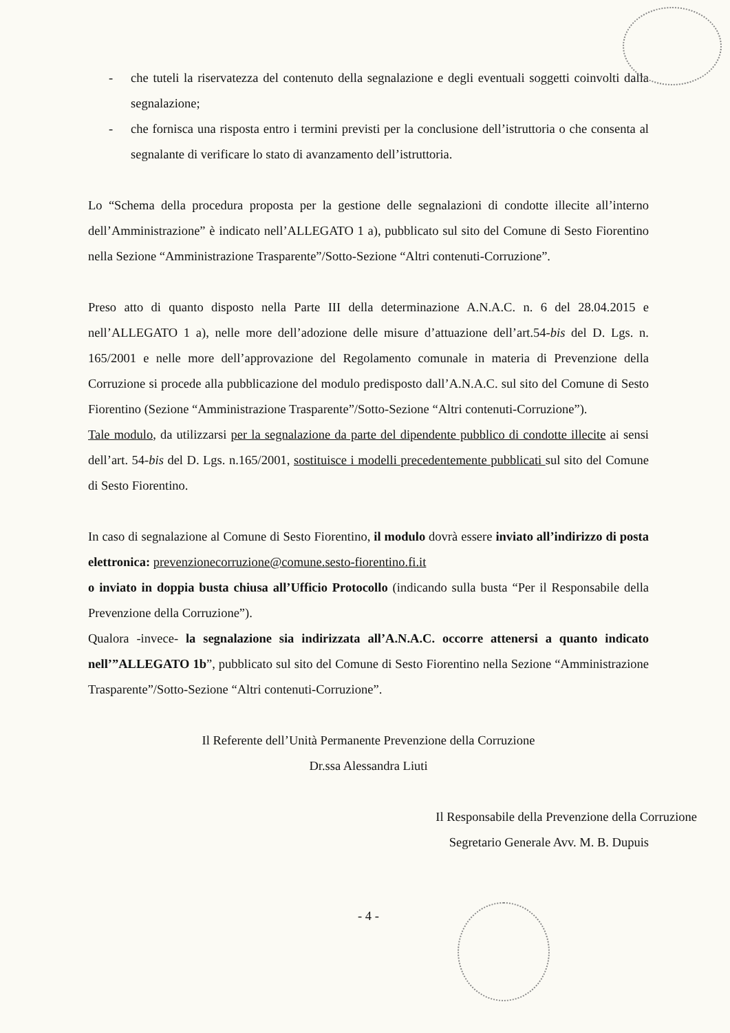- che tuteli la riservatezza del contenuto della segnalazione e degli eventuali soggetti coinvolti dalla segnalazione;
- che fornisca una risposta entro i termini previsti per la conclusione dell’istruttoria o che consenta al segnalante di verificare lo stato di avanzamento dell’istruttoria.
Lo “Schema della procedura proposta per la gestione delle segnalazioni di condotte illecite all’interno dell’Amministrazione” è indicato nell’ALLEGATO 1 a), pubblicato sul sito del Comune di Sesto Fiorentino nella Sezione “Amministrazione Trasparente”/Sotto-Sezione “Altri contenuti-Corruzione”.
Preso atto di quanto disposto nella Parte III della determinazione A.N.A.C. n. 6 del 28.04.2015 e nell’ALLEGATO 1 a), nelle more dell’adozione delle misure d’attuazione dell’art.54-bis del D. Lgs. n. 165/2001 e nelle more dell’approvazione del Regolamento comunale in materia di Prevenzione della Corruzione si procede alla pubblicazione del modulo predisposto dall’A.N.A.C. sul sito del Comune di Sesto Fiorentino (Sezione “Amministrazione Trasparente”/Sotto-Sezione “Altri contenuti-Corruzione”).
Tale modulo, da utilizzarsi per la segnalazione da parte del dipendente pubblico di condotte illecite ai sensi dell’art. 54-bis del D. Lgs. n.165/2001, sostituisce i modelli precedentemente pubblicati sul sito del Comune di Sesto Fiorentino.
In caso di segnalazione al Comune di Sesto Fiorentino, il modulo dovrà essere inviato all’indirizzo di posta elettronica: prevenzionecorruzione@comune.sesto-fiorentino.fi.it
o inviato in doppia busta chiusa all’Ufficio Protocollo (indicando sulla busta “Per il Responsabile della Prevenzione della Corruzione”).
Qualora -invece- la segnalazione sia indirizzata all’A.N.A.C. occorre attenersi a quanto indicato nell’”ALLEGATO 1b”, pubblicato sul sito del Comune di Sesto Fiorentino nella Sezione “Amministrazione Trasparente”/Sotto-Sezione “Altri contenuti-Corruzione”.
Il Referente dell’Unità Permanente Prevenzione della Corruzione
Dr.ssa Alessandra Liuti
Il Responsabile della Prevenzione della Corruzione
Segretario Generale Avv. M. B. Dupuis
- 4 -